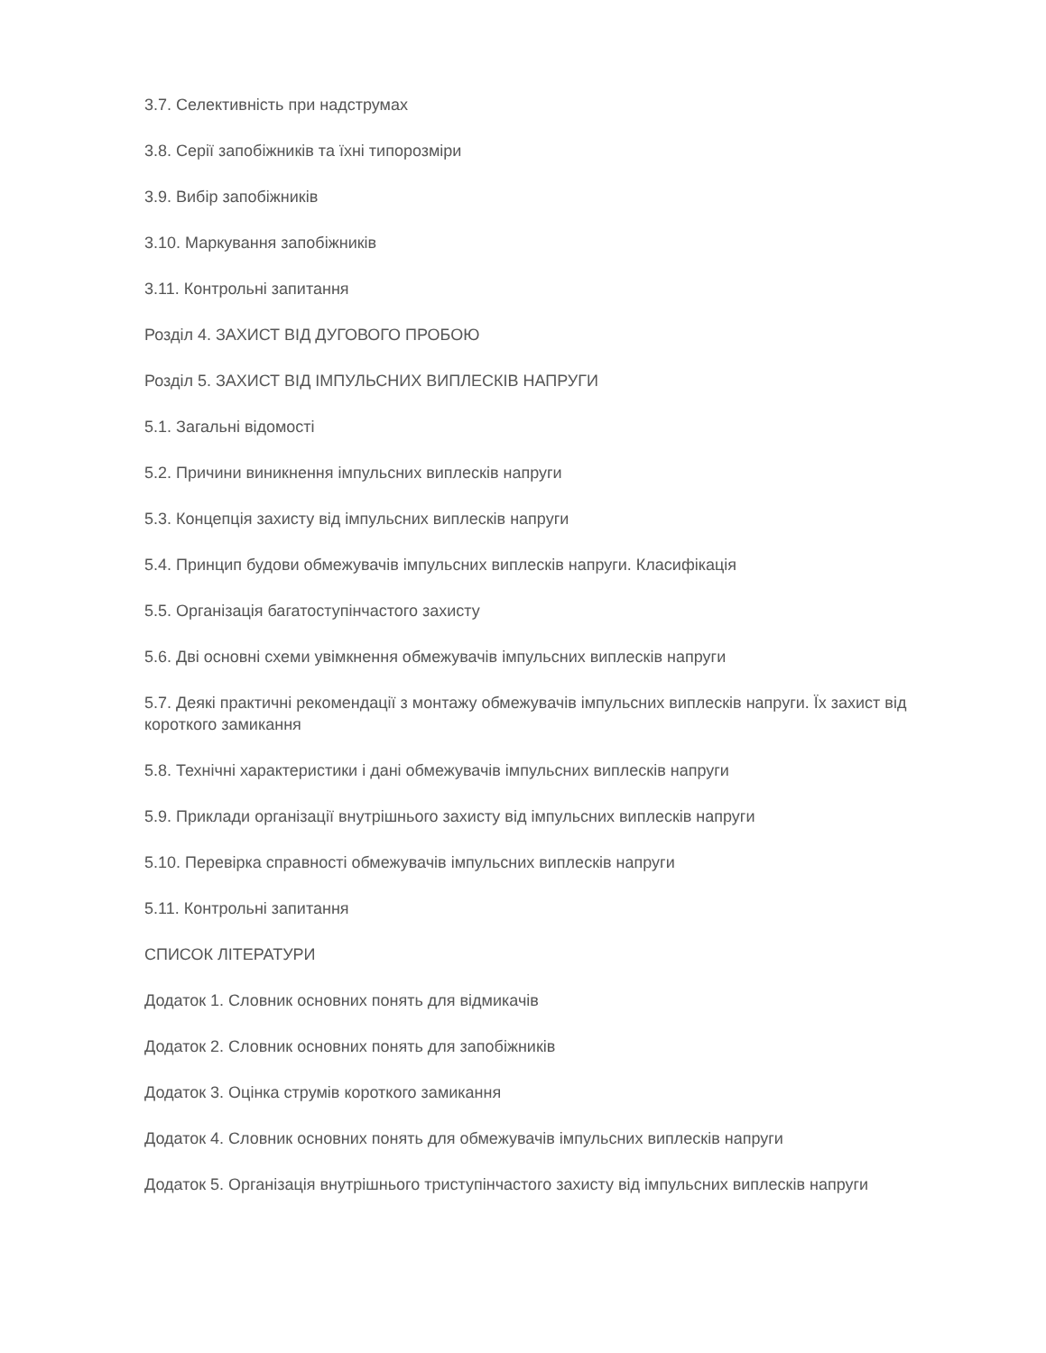3.7. Селективність при надструмах
3.8. Серії запобіжників та їхні типорозміри
3.9. Вибір запобіжників
3.10. Маркування запобіжників
3.11. Контрольні запитання
Розділ 4. ЗАХИСТ ВІД ДУГОВОГО ПРОБОЮ
Розділ 5. ЗАХИСТ ВІД ІМПУЛЬСНИХ ВИПЛЕСКІВ НАПРУГИ
5.1. Загальні відомості
5.2. Причини виникнення імпульсних виплесків напруги
5.3. Концепція захисту від імпульсних виплесків напруги
5.4. Принцип будови обмежувачів імпульсних виплесків напруги. Класифікація
5.5. Організація багатоступінчастого захисту
5.6. Дві основні схеми увімкнення обмежувачів імпульсних виплесків напруги
5.7. Деякі практичні рекомендації з монтажу обмежувачів імпульсних виплесків напруги. Їх захист від короткого замикання
5.8. Технічні характеристики і дані обмежувачів імпульсних виплесків напруги
5.9. Приклади організації внутрішнього захисту від імпульсних виплесків напруги
5.10. Перевірка справності обмежувачів імпульсних виплесків напруги
5.11. Контрольні запитання
СПИСОК ЛІТЕРАТУРИ
Додаток 1. Словник основних понять для відмикачів
Додаток 2. Словник основних понять для запобіжників
Додаток 3. Оцінка струмів короткого замикання
Додаток 4. Словник основних понять для обмежувачів імпульсних виплесків напруги
Додаток 5. Організація внутрішнього триступінчастого захисту від імпульсних виплесків напруги